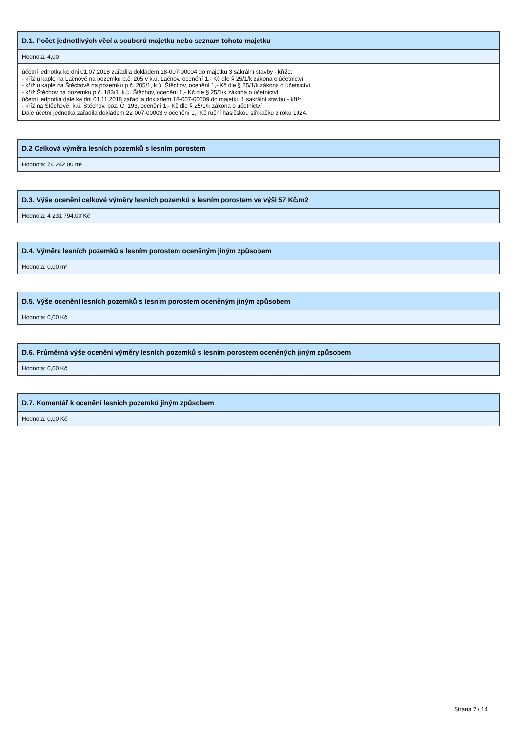D.1. Počet jednotlivých věcí a souborů majetku nebo seznam tohoto majetku
Hodnota: 4,00
účetní jednotka ke dni 01.07.2018 zařadila dokladem 18-007-00004 do majetku 3 sakrální stavby - kříže:
- kříž u kaple na Lačnově na pozemku p.č. 205 v k.ú. Lačnov, ocenění 1,- Kč dle § 25/1/k zákona o účetnictví
- kříž u kaple na Štěchově na pozemku p.č. 205/1, k.ú. Štěchov, ocenění 1,- Kč dle § 25/1/k zákona o účetnictví
- kříž Štěchov na pozemku p.č. 183/1, k.ú. Štěchov, ocenění 1,- Kč dle § 25/1/k zákona o účetnictví
účetní jednotka dále ke dni 01.11.2018 zařadila dokladem 18-007-00009 do majetku 1 sakrální stavbu - kříž:
- kříž na Štěchově, k.ú. Štěchov, poz. Č. 193, ocenění 1,- Kč dle § 25/1/k zákona o účetnictví
Dále účetní jednotka zařadila dokladem 22-007-00003 v ocenění 1,- Kč ruční hasičskou stříkačku z roku 1924.
D.2 Celková výměra lesních pozemků s lesním porostem
Hodnota: 74 242,00 m²
D.3. Výše ocenění celkové výměry lesních pozemků s lesním porostem ve výši 57 Kč/m2
Hodnota: 4 231 794,00 Kč
D.4. Výměra lesních pozemků s lesním porostem oceněným jiným způsobem
Hodnota: 0,00 m²
D.5. Výše ocenění lesních pozemků s lesním porostem oceněným jiným způsobem
Hodnota: 0,00 Kč
D.6. Průměrná výše ocenění výměry lesních pozemků s lesním porostem oceněných jiným způsobem
Hodnota: 0,00 Kč
D.7. Komentář k ocenění lesních pozemků jiným způsobem
Hodnota: 0,00 Kč
Strana 7 / 14